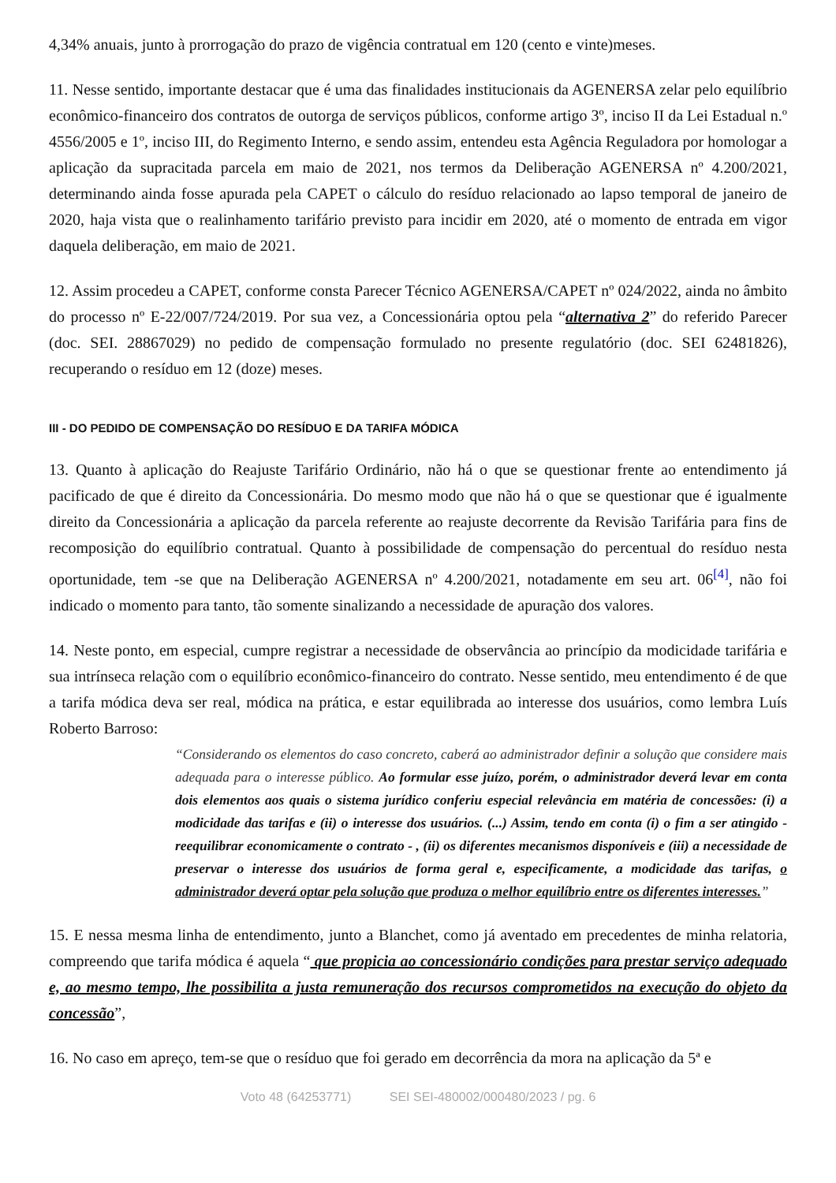4,34% anuais, junto à prorrogação do prazo de vigência contratual em 120 (cento e vinte)meses.
11. Nesse sentido, importante destacar que é uma das finalidades institucionais da AGENERSA zelar pelo equilíbrio econômico-financeiro dos contratos de outorga de serviços públicos, conforme artigo 3º, inciso II da Lei Estadual n.º 4556/2005 e 1º, inciso III, do Regimento Interno, e sendo assim, entendeu esta Agência Reguladora por homologar a aplicação da supracitada parcela em maio de 2021, nos termos da Deliberação AGENERSA nº 4.200/2021, determinando ainda fosse apurada pela CAPET o cálculo do resíduo relacionado ao lapso temporal de janeiro de 2020, haja vista que o realinhamento tarifário previsto para incidir em 2020, até o momento de entrada em vigor daquela deliberação, em maio de 2021.
12. Assim procedeu a CAPET, conforme consta Parecer Técnico AGENERSA/CAPET nº 024/2022, ainda no âmbito do processo nº E-22/007/724/2019. Por sua vez, a Concessionária optou pela “alternativa 2” do referido Parecer (doc. SEI. 28867029) no pedido de compensação formulado no presente regulatório (doc. SEI 62481826), recuperando o resíduo em 12 (doze) meses.
III - DO PEDIDO DE COMPENSAÇÃO DO RESÍDUO E DA TARIFA MÓDICA
13. Quanto à aplicação do Reajuste Tarifário Ordinário, não há o que se questionar frente ao entendimento já pacificado de que é direito da Concessionária. Do mesmo modo que não há o que se questionar que é igualmente direito da Concessionária a aplicação da parcela referente ao reajuste decorrente da Revisão Tarifária para fins de recomposição do equilíbrio contratual. Quanto à possibilidade de compensação do percentual do resíduo nesta oportunidade, tem -se que na Deliberação AGENERSA nº 4.200/2021, notadamente em seu art. 06<sup>[4]</sup>, não foi indicado o momento para tanto, tão somente sinalizando a necessidade de apuração dos valores.
14. Neste ponto, em especial, cumpre registrar a necessidade de observância ao princípio da modicidade tarifária e sua intrínseca relação com o equilíbrio econômico-financeiro do contrato. Nesse sentido, meu entendimento é de que a tarifa módica deva ser real, módica na prática, e estar equilibrada ao interesse dos usuários, como lembra Luís Roberto Barroso:
“Considerando os elementos do caso concreto, caberá ao administrador definir a solução que considere mais adequada para o interesse público. Ao formular esse juízo, porém, o administrador deverá levar em conta dois elementos aos quais o sistema jurídico conferiu especial relevância em matéria de concessões: (i) a modicidade das tarifas e (ii) o interesse dos usuários. (...) Assim, tendo em conta (i) o fim a ser atingido - reequilibrar economicamente o contrato - , (ii) os diferentes mecanismos disponíveis e (iii) a necessidade de preservar o interesse dos usuários de forma geral e, especificamente, a modicidade das tarifas, o administrador deverá optar pela solução que produza o melhor equilíbrio entre os diferentes interesses.”
15. E nessa mesma linha de entendimento, junto a Blanchet, como já aventado em precedentes de minha relatoria, compreendo que tarifa módica é aquela “ que propicia ao concessionário condições para prestar serviço adequado e, ao mesmo tempo, lhe possibilita a justa remuneração dos recursos comprometidos na execução do objeto da concessão”,
16. No caso em apreço, tem-se que o resíduo que foi gerado em decorrência da mora na aplicação da 5ª e
Voto 48 (64253771) SEI SEI-480002/000480/2023 / pg. 6